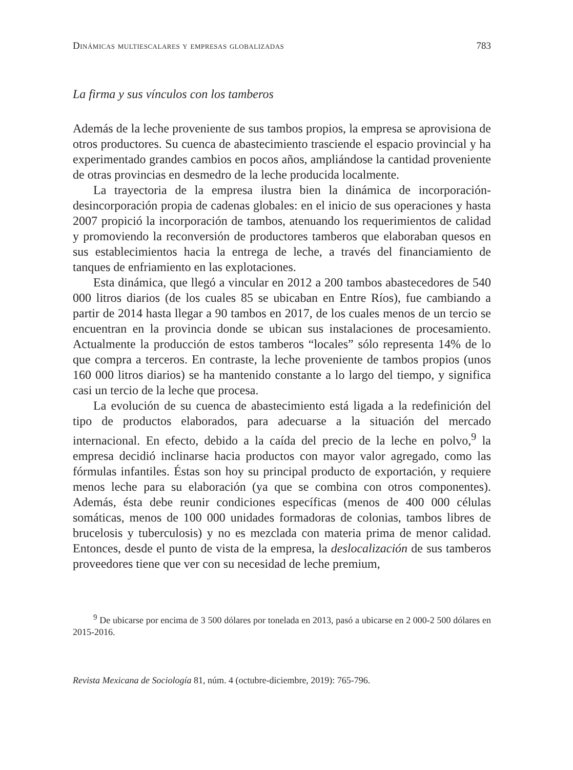Dinámicas multiescalares y empresas globalizadas 783
La firma y sus vínculos con los tamberos
Además de la leche proveniente de sus tambos propios, la empresa se aprovisiona de otros productores. Su cuenca de abastecimiento trasciende el espacio provincial y ha experimentado grandes cambios en pocos años, ampliándose la cantidad proveniente de otras provincias en desmedro de la leche producida localmente.
La trayectoria de la empresa ilustra bien la dinámica de incorporación-desincorporación propia de cadenas globales: en el inicio de sus operaciones y hasta 2007 propició la incorporación de tambos, atenuando los requerimientos de calidad y promoviendo la reconversión de productores tamberos que elaboraban quesos en sus establecimientos hacia la entrega de leche, a través del financiamiento de tanques de enfriamiento en las explotaciones.
Esta dinámica, que llegó a vincular en 2012 a 200 tambos abastecedores de 540 000 litros diarios (de los cuales 85 se ubicaban en Entre Ríos), fue cambiando a partir de 2014 hasta llegar a 90 tambos en 2017, de los cuales menos de un tercio se encuentran en la provincia donde se ubican sus instalaciones de procesamiento. Actualmente la producción de estos tamberos “locales” sólo representa 14% de lo que compra a terceros. En contraste, la leche proveniente de tambos propios (unos 160 000 litros diarios) se ha mantenido constante a lo largo del tiempo, y significa casi un tercio de la leche que procesa.
La evolución de su cuenca de abastecimiento está ligada a la redefinición del tipo de productos elaborados, para adecuarse a la situación del mercado internacional. En efecto, debido a la caída del precio de la leche en polvo,<sup>9</sup> la empresa decidió inclinarse hacia productos con mayor valor agregado, como las fórmulas infantiles. Éstas son hoy su principal producto de exportación, y requiere menos leche para su elaboración (ya que se combina con otros componentes). Además, ésta debe reunir condiciones específicas (menos de 400 000 células somáticas, menos de 100 000 unidades formadoras de colonias, tambos libres de brucelosis y tuberculosis) y no es mezclada con materia prima de menor calidad. Entonces, desde el punto de vista de la empresa, la deslocalización de sus tamberos proveedores tiene que ver con su necesidad de leche premium,
<sup>9</sup> De ubicarse por encima de 3 500 dólares por tonelada en 2013, pasó a ubicarse en 2 000-2 500 dólares en 2015-2016.
Revista Mexicana de Sociología 81, núm. 4 (octubre-diciembre, 2019): 765-796.